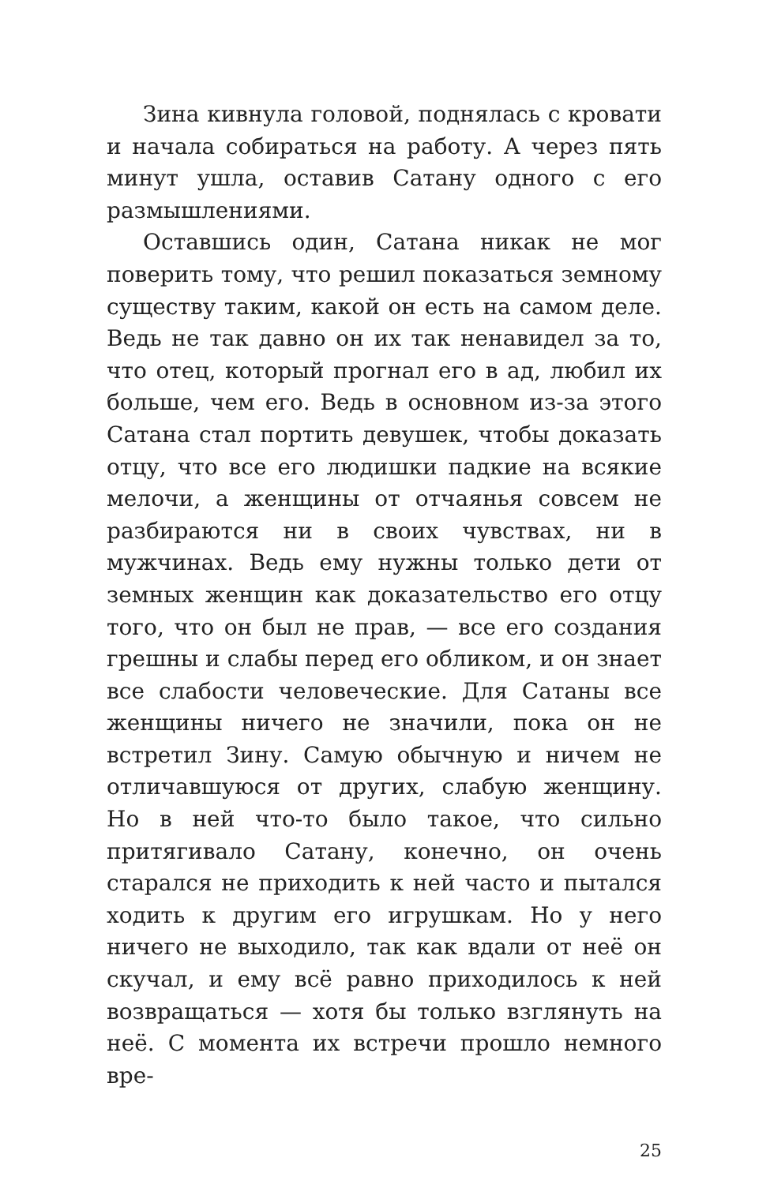Зина кивнула головой, поднялась с кровати и начала собираться на работу. А через пять минут ушла, оставив Сатану одного с его размышлениями.
Оставшись один, Сатана никак не мог поверить тому, что решил показаться земному существу таким, какой он есть на самом деле. Ведь не так давно он их так ненавидел за то, что отец, который прогнал его в ад, любил их больше, чем его. Ведь в основном из-за этого Сатана стал портить девушек, чтобы доказать отцу, что все его людишки падкие на всякие мелочи, а женщины от отчаянья совсем не разбираются ни в своих чувствах, ни в мужчинах. Ведь ему нужны только дети от земных женщин как доказательство его отцу того, что он был не прав, — все его создания грешны и слабы перед его обликом, и он знает все слабости человеческие. Для Сатаны все женщины ничего не значили, пока он не встретил Зину. Самую обычную и ничем не отличавшуюся от других, слабую женщину. Но в ней что-то было такое, что сильно притягивало Сатану, конечно, он очень старался не приходить к ней часто и пытался ходить к другим его игрушкам. Но у него ничего не выходило, так как вдали от неё он скучал, и ему всё равно приходилось к ней возвращаться — хотя бы только взглянуть на неё. С момента их встречи прошло немного вре-
25